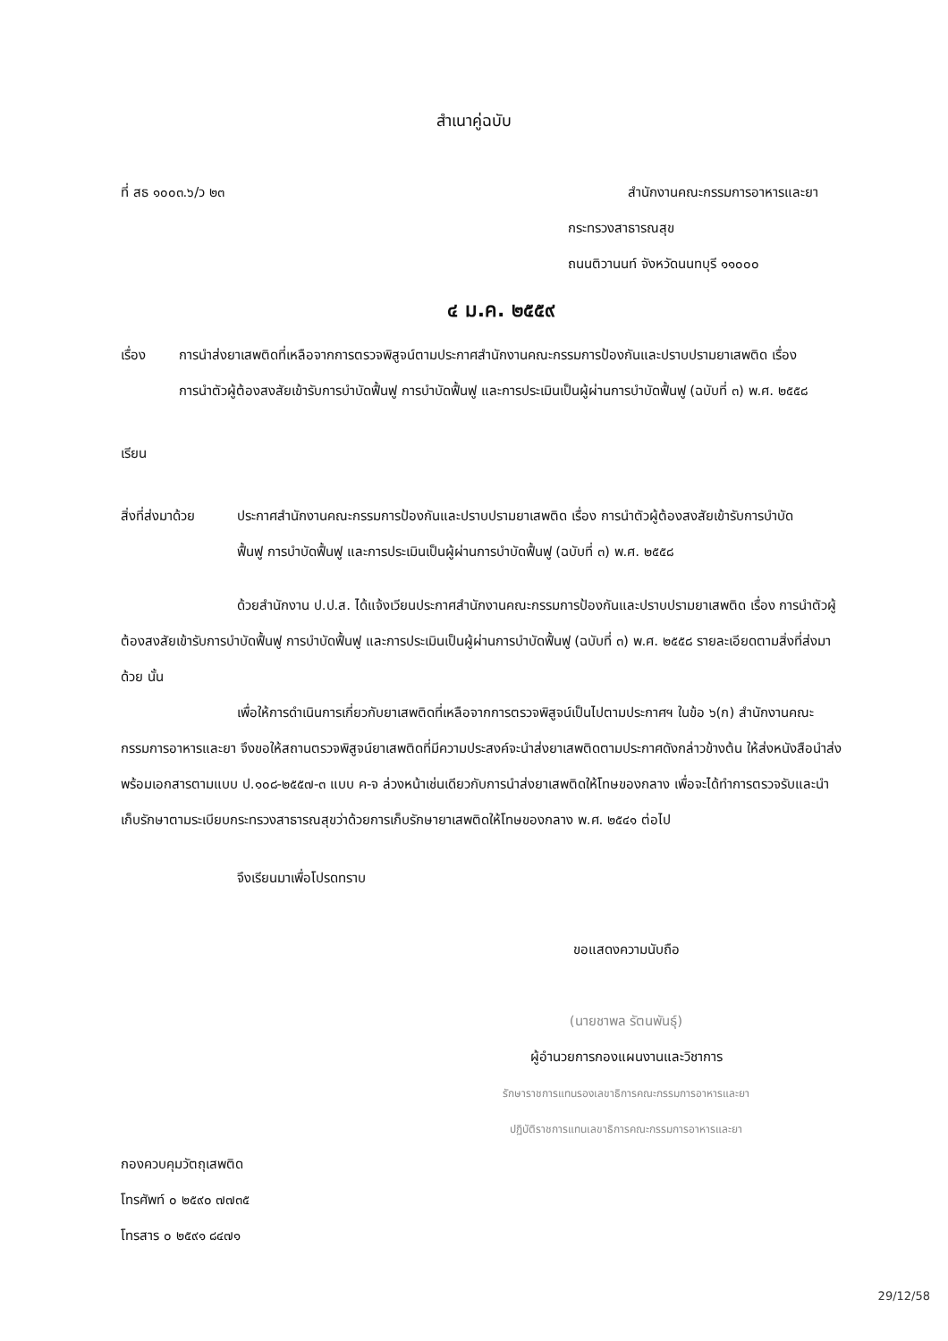สำเนาคู่ฉบับ
ที่ สธ ๑๐๐๓.๖/ว ๒๓ สำนักงานคณะกรรมการอาหารและยา
กระทรวงสาธารณสุข
ถนนติวานนท์ จังหวัดนนทบุรี ๑๑๐๐๐
๔ ม.ค. ๒๕๕๙
เรื่อง การนำส่งยาเสพติดที่เหลือจากการตรวจพิสูจน์ตามประกาศสำนักงานคณะกรรมการป้องกันและปราบปรามยาเสพติด เรื่อง การนำตัวผู้ต้องสงสัยเข้ารับการบำบัดฟื้นฟู การบำบัดฟื้นฟู และการประเมินเป็นผู้ผ่านการบำบัดฟื้นฟู (ฉบับที่ ๓) พ.ศ. ๒๕๕๘
เรียน
สิ่งที่ส่งมาด้วย
ประกาศสำนักงานคณะกรรมการป้องกันและปราบปรามยาเสพติด เรื่อง การนำตัวผู้ต้องสงสัยเข้ารับการบำบัดฟื้นฟู การบำบัดฟื้นฟู และการประเมินเป็นผู้ผ่านการบำบัดฟื้นฟู (ฉบับที่ ๓) พ.ศ. ๒๕๕๘
ด้วยสำนักงาน ป.ป.ส. ได้แจ้งเวียนประกาศสำนักงานคณะกรรมการป้องกันและปราบปรามยาเสพติด เรื่อง การนำตัวผู้ต้องสงสัยเข้ารับการบำบัดฟื้นฟู การบำบัดฟื้นฟู และการประเมินเป็นผู้ผ่านการบำบัดฟื้นฟู (ฉบับที่ ๓) พ.ศ. ๒๕๕๘ รายละเอียดตามสิ่งที่ส่งมาด้วย นั้น
เพื่อให้การดำเนินการเกี่ยวกับยาเสพติดที่เหลือจากการตรวจพิสูจน์เป็นไปตามประกาศฯ ในข้อ ๖(ก) สำนักงานคณะกรรมการอาหารและยา จึงขอให้สถานตรวจพิสูจน์ยาเสพติดที่มีความประสงค์จะนำส่งยาเสพติดตามประกาศดังกล่าวข้างต้น ให้ส่งหนังสือนำส่งพร้อมเอกสารตามแบบ ป.๑๐๘-๒๕๕๗-๓ แบบ ค-จ ล่วงหน้าเช่นเดียวกับการนำส่งยาเสพติดให้โทษของกลาง เพื่อจะได้ทำการตรวจรับและนำเก็บรักษาตามระเบียบกระทรวงสาธารณสุขว่าด้วยการเก็บรักษายาเสพติดให้โทษของกลาง พ.ศ. ๒๕๔๑ ต่อไป
จึงเรียนมาเพื่อโปรดทราบ
ขอแสดงความนับถือ
(นายชาพล รัตนพันธุ์)
ผู้อำนวยการกองแผนงานและวิชาการ
รักษาราชการแทนรองเลขาธิการคณะกรรมการอาหารและยา
ปฏิบัติราชการแทนเลขาธิการคณะกรรมการอาหารและยา
กองควบคุมวัตถุเสพติด
โทรศัพท์ ๐ ๒๕๙๐ ๗๗๓๕
โทรสาร ๐ ๒๕๙๑ ๘๔๗๑
29/12/58